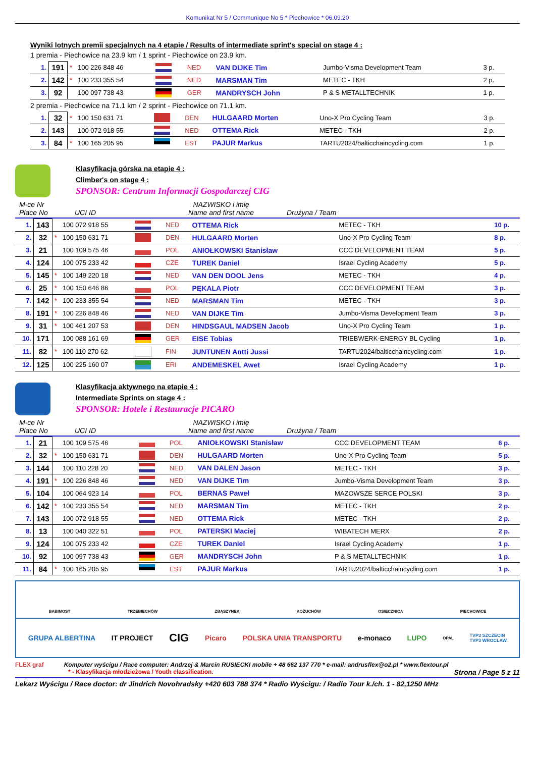Komunikat Nr 5 / Communique No 5 * Piechowice * 06.09.20
Wyniki lotnych premii specjalnych na 4 etapie / Results of intermediate sprint's special on stage 4 :
1 premia - Piechowice na 23.9 km / 1 sprint - Piechowice on 23.9 km.
| 1. | 191 | * | 100 226 848 46 | | NED | VAN DIJKE Tim | Jumbo-Visma Development Team | 3 p. |
| 2. | 142 | * | 100 233 355 54 | | NED | MARSMAN Tim | METEC - TKH | 2 p. |
| 3. | 92 | | 100 097 738 43 | | GER | MANDRYSCH John | P & S METALLTECHNIK | 1 p. |
2 premia - Piechowice na 71.1 km / 2 sprint - Piechowice on 71.1 km.
| 1. | 32 | * | 100 150 631 71 | | DEN | HULGAARD Morten | Uno-X Pro Cycling Team | 3 p. |
| 2. | 143 | | 100 072 918 55 | | NED | OTTEMA Rick | METEC - TKH | 2 p. |
| 3. | 84 | * | 100 165 205 95 | | EST | PAJUR Markus | TARTU2024/balticchaincycling.com | 1 p. |
Klasyfikacja górska na etapie 4 :
Climber's on stage 4 :
SPONSOR: Centrum Informacji Gospodarczej CIG
M-ce Nr
Place No
UCI ID NAZWISKO i imię
Name and first name
Drużyna / Team
| 1. | 143 | | 100 072 918 55 | | NED | OTTEMA Rick | METEC - TKH | 10 p. |
| 2. | 32 | * | 100 150 631 71 | | DEN | HULGAARD Morten | Uno-X Pro Cycling Team | 8 p. |
| 3. | 21 | | 100 109 575 46 | | POL | ANIOŁKOWSKI Stanisław | CCC DEVELOPMENT TEAM | 5 p. |
| 4. | 124 | | 100 075 233 42 | | CZE | TUREK Daniel | Israel Cycling Academy | 5 p. |
| 5. | 145 | * | 100 149 220 18 | | NED | VAN DEN DOOL Jens | METEC - TKH | 4 p. |
| 6. | 25 | * | 100 150 646 86 | | POL | PĘKALA Piotr | CCC DEVELOPMENT TEAM | 3 p. |
| 7. | 142 | * | 100 233 355 54 | | NED | MARSMAN Tim | METEC - TKH | 3 p. |
| 8. | 191 | * | 100 226 848 46 | | NED | VAN DIJKE Tim | Jumbo-Visma Development Team | 3 p. |
| 9. | 31 | * | 100 461 207 53 | | DEN | HINDSGAUL MADSEN Jacob | Uno-X Pro Cycling Team | 1 p. |
| 10. | 171 | | 100 088 161 69 | | GER | EISE Tobias | TRIEBWERK-ENERGY BL Cycling | 1 p. |
| 11. | 82 | * | 100 110 270 62 | | FIN | JUNTUNEN Antti Jussi | TARTU2024/balticchaincycling.com | 1 p. |
| 12. | 125 | | 100 225 160 07 | | ERI | ANDEMESKEL Awet | Israel Cycling Academy | 1 p. |
Klasyfikacja aktywnego na etapie 4 :
Intermediate Sprints on stage 4 :
SPONSOR: Hotele i Restauracje PICARO
M-ce Nr
Place No
UCI ID NAZWISKO i imię
Name and first name
Drużyna / Team
| 1. | 21 | | 100 109 575 46 | | POL | ANIOŁKOWSKI Stanisław | CCC DEVELOPMENT TEAM | 6 p. |
| 2. | 32 | * | 100 150 631 71 | | DEN | HULGAARD Morten | Uno-X Pro Cycling Team | 5 p. |
| 3. | 144 | | 100 110 228 20 | | NED | VAN DALEN Jason | METEC - TKH | 3 p. |
| 4. | 191 | * | 100 226 848 46 | | NED | VAN DIJKE Tim | Jumbo-Visma Development Team | 3 p. |
| 5. | 104 | | 100 064 923 14 | | POL | BERNAS Paweł | MAZOWSZE SERCE POLSKI | 3 p. |
| 6. | 142 | * | 100 233 355 54 | | NED | MARSMAN Tim | METEC - TKH | 2 p. |
| 7. | 143 | | 100 072 918 55 | | NED | OTTEMA Rick | METEC - TKH | 2 p. |
| 8. | 13 | | 100 040 322 51 | | POL | PATERSKI Maciej | WIBATECH MERX | 2 p. |
| 9. | 124 | | 100 075 233 42 | | CZE | TUREK Daniel | Israel Cycling Academy | 1 p. |
| 10. | 92 | | 100 097 738 43 | | GER | MANDRYSCH John | P & S METALLTECHNIK | 1 p. |
| 11. | 84 | * | 100 165 205 95 | | EST | PAJUR Markus | TARTU2024/balticchaincycling.com | 1 p. |
BABIMOST TRZEBIECHÓW ZBĄSZYNEK KOŻUCHÓW OSIECZNICA PIECHOWICE
GRUPA ALBERTINA IT PROJECT CIG Picaro POLSKA UNIA TRANSPORTU e-monaco LUPO OPAL TVP3 SZCZECIN
TVP3 WROCŁAW
FLEX graf Komputer wyścigu / Race computer: Andrzej & Marcin RUSIECKI mobile + 48 662 137 770 * e-mail: andrusflex@o2.pl * www.flextour.pl
* - Klasyfikacja młodzieżowa / Youth classification. Strona / Page 5 z 11
Lekarz Wyścigu / Race doctor: dr Jindrich Novohradsky +420 603 788 374 * Radio Wyścigu: / Radio Tour k./ch. 1 - 82,1250 MHz